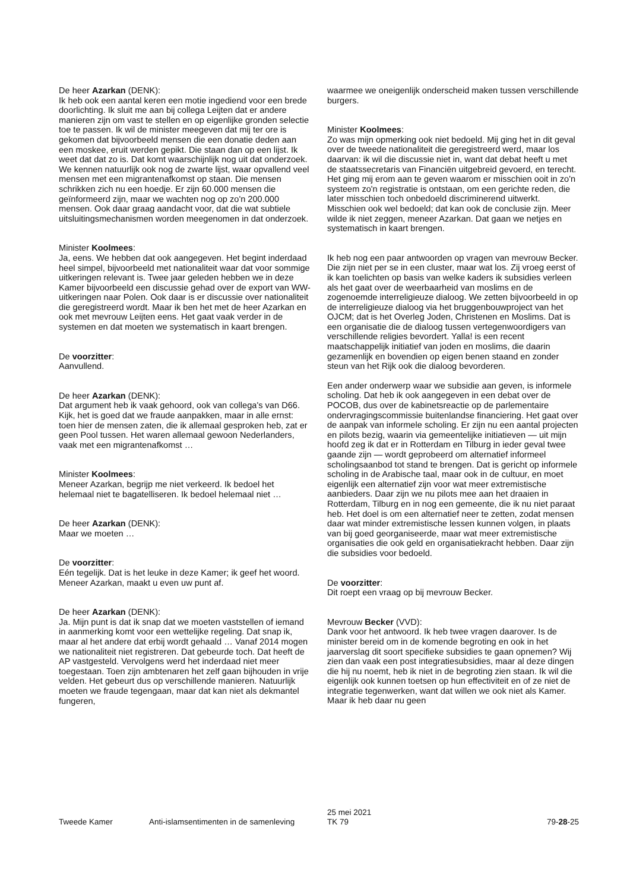De heer Azarkan (DENK):
Ik heb ook een aantal keren een motie ingediend voor een brede doorlichting. Ik sluit me aan bij collega Leijten dat er andere manieren zijn om vast te stellen en op eigenlijke gronden selectie toe te passen. Ik wil de minister meegeven dat mij ter ore is gekomen dat bijvoorbeeld mensen die een donatie deden aan een moskee, eruit werden gepikt. Die staan dan op een lijst. Ik weet dat dat zo is. Dat komt waarschijnlijk nog uit dat onderzoek. We kennen natuurlijk ook nog de zwarte lijst, waar opvallend veel mensen met een migrantenafkomst op staan. Die mensen schrikken zich nu een hoedje. Er zijn 60.000 mensen die geïnformeerd zijn, maar we wachten nog op zo'n 200.000 mensen. Ook daar graag aandacht voor, dat die wat subtiele uitsluitingsmechanismen worden meegenomen in dat onderzoek.
Minister Koolmees:
Ja, eens. We hebben dat ook aangegeven. Het begint inderdaad heel simpel, bijvoorbeeld met nationaliteit waar dat voor sommige uitkeringen relevant is. Twee jaar geleden hebben we in deze Kamer bijvoorbeeld een discussie gehad over de export van WW-uitkeringen naar Polen. Ook daar is er discussie over nationaliteit die geregistreerd wordt. Maar ik ben het met de heer Azarkan en ook met mevrouw Leijten eens. Het gaat vaak verder in de systemen en dat moeten we systematisch in kaart brengen.
De voorzitter:
Aanvullend.
De heer Azarkan (DENK):
Dat argument heb ik vaak gehoord, ook van collega's van D66. Kijk, het is goed dat we fraude aanpakken, maar in alle ernst: toen hier de mensen zaten, die ik allemaal gesproken heb, zat er geen Pool tussen. Het waren allemaal gewoon Nederlanders, vaak met een migrantenafkomst …
Minister Koolmees:
Meneer Azarkan, begrijp me niet verkeerd. Ik bedoel het helemaal niet te bagatelliseren. Ik bedoel helemaal niet …
De heer Azarkan (DENK):
Maar we moeten …
De voorzitter:
Eén tegelijk. Dat is het leuke in deze Kamer; ik geef het woord. Meneer Azarkan, maakt u even uw punt af.
De heer Azarkan (DENK):
Ja. Mijn punt is dat ik snap dat we moeten vaststellen of iemand in aanmerking komt voor een wettelijke regeling. Dat snap ik, maar al het andere dat erbij wordt gehaald … Vanaf 2014 mogen we nationaliteit niet registreren. Dat gebeurde toch. Dat heeft de AP vastgesteld. Vervolgens werd het inderdaad niet meer toegestaan. Toen zijn ambtenaren het zelf gaan bijhouden in vrije velden. Het gebeurt dus op verschillende manieren. Natuurlijk moeten we fraude tegengaan, maar dat kan niet als dekmantel fungeren,
waarmee we oneigenlijk onderscheid maken tussen verschillende burgers.
Minister Koolmees:
Zo was mijn opmerking ook niet bedoeld. Mij ging het in dit geval over de tweede nationaliteit die geregistreerd werd, maar los daarvan: ik wil die discussie niet in, want dat debat heeft u met de staatssecretaris van Financiën uitgebreid gevoerd, en terecht. Het ging mij erom aan te geven waarom er misschien ooit in zo'n systeem zo'n registratie is ontstaan, om een gerichte reden, die later misschien toch onbedoeld discriminerend uitwerkt. Misschien ook wel bedoeld; dat kan ook de conclusie zijn. Meer wilde ik niet zeggen, meneer Azarkan. Dat gaan we netjes en systematisch in kaart brengen.
Ik heb nog een paar antwoorden op vragen van mevrouw Becker. Die zijn niet per se in een cluster, maar wat los. Zij vroeg eerst of ik kan toelichten op basis van welke kaders ik subsidies verleen als het gaat over de weerbaarheid van moslims en de zogenoemde interreligieuze dialoog. We zetten bijvoorbeeld in op de interreligieuze dialoog via het bruggenbouwproject van het OJCM; dat is het Overleg Joden, Christenen en Moslims. Dat is een organisatie die de dialoog tussen vertegenwoordigers van verschillende religies bevordert. Yalla! is een recent maatschappelijk initiatief van joden en moslims, die daarin gezamenlijk en bovendien op eigen benen staand en zonder steun van het Rijk ook die dialoog bevorderen.
Een ander onderwerp waar we subsidie aan geven, is informele scholing. Dat heb ik ook aangegeven in een debat over de POCOB, dus over de kabinetsreactie op de parlementaire ondervragingscommissie buitenlandse financiering. Het gaat over de aanpak van informele scholing. Er zijn nu een aantal projecten en pilots bezig, waarin via gemeentelijke initiatieven — uit mijn hoofd zeg ik dat er in Rotterdam en Tilburg in ieder geval twee gaande zijn — wordt geprobeerd om alternatief informeel scholingsaanbod tot stand te brengen. Dat is gericht op informele scholing in de Arabische taal, maar ook in de cultuur, en moet eigenlijk een alternatief zijn voor wat meer extremistische aanbieders. Daar zijn we nu pilots mee aan het draaien in Rotterdam, Tilburg en in nog een gemeente, die ik nu niet paraat heb. Het doel is om een alternatief neer te zetten, zodat mensen daar wat minder extremistische lessen kunnen volgen, in plaats van bij goed georganiseerde, maar wat meer extremistische organisaties die ook geld en organisatiekracht hebben. Daar zijn die subsidies voor bedoeld.
De voorzitter:
Dit roept een vraag op bij mevrouw Becker.
Mevrouw Becker (VVD):
Dank voor het antwoord. Ik heb twee vragen daarover. Is de minister bereid om in de komende begroting en ook in het jaarverslag dit soort specifieke subsidies te gaan opnemen? Wij zien dan vaak een post integratiesubsidies, maar al deze dingen die hij nu noemt, heb ik niet in de begroting zien staan. Ik wil die eigenlijk ook kunnen toetsen op hun effectiviteit en of ze niet de integratie tegenwerken, want dat willen we ook niet als Kamer. Maar ik heb daar nu geen
Tweede Kamer Anti-islamsentimenten in de samenleving
25 mei 2021
TK 79
79-28-25